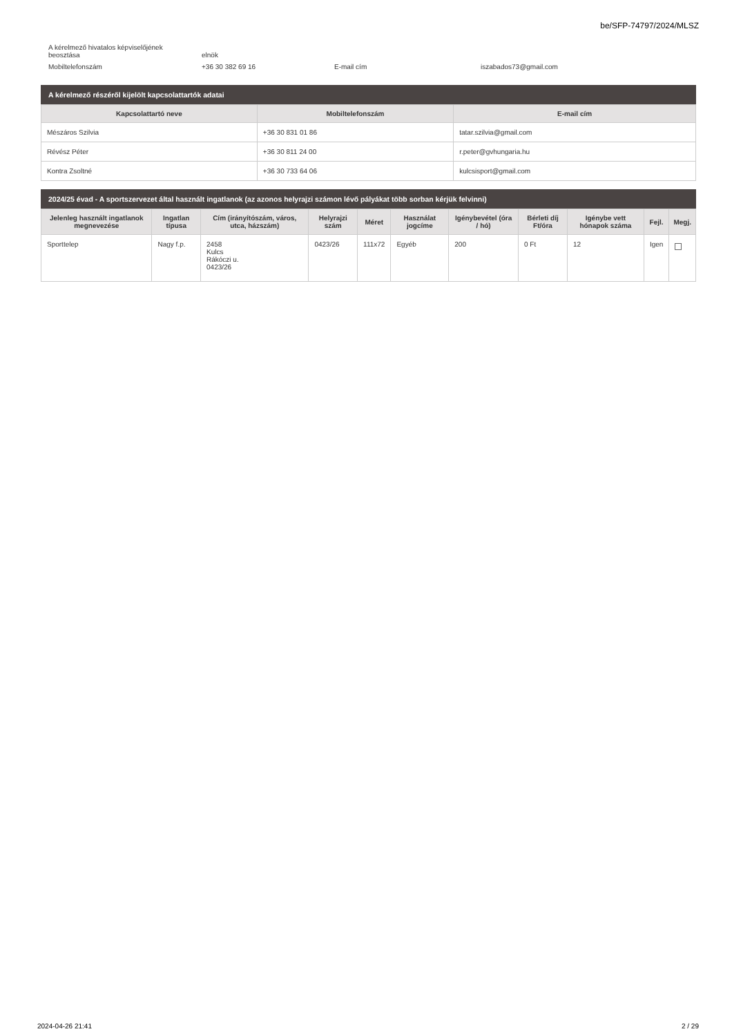be/SFP-74797/2024/MLSZ
| A kérelmező hivatalos képviselőjének beosztása | elnök | | |
| Mobiltelefonszám | +36 30 382 69 16 | E-mail cím | iszabados73@gmail.com |
A kérelmező részéről kijelölt kapcsolattartók adatai
| Kapcsolattartó neve | Mobiltelefonszám | E-mail cím |
| --- | --- | --- |
| Mészáros Szilvia | +36 30 831 01 86 | tatar.szilvia@gmail.com |
| Révész Péter | +36 30 811 24 00 | r.peter@gvhungaria.hu |
| Kontra Zsoltné | +36 30 733 64 06 | kulcsisport@gmail.com |
2024/25 évad - A sportszervezet által használt ingatlanok (az azonos helyrajzi számon lévő pályákat több sorban kérjük felvinni)
| Jelenleg használt ingatlanok megnevezése | Ingatlan típusa | Cím (irányítószám, város, utca, házszám) | Helyrajzi szám | Méret | Használat jogcíme | Igénybevétel (óra / hó) | Bérleti díj Ft/óra | Igénybe vett hónapok száma | Fejl. | Megj. |
| --- | --- | --- | --- | --- | --- | --- | --- | --- | --- | --- |
| Sporttelep | Nagy f.p. | 2458 Kulcs Rákóczi u. 0423/26 | 0423/26 | 111x72 | Egyéb | 200 | 0 Ft | 12 | Igen | |
2024-04-26 21:41 2 / 29